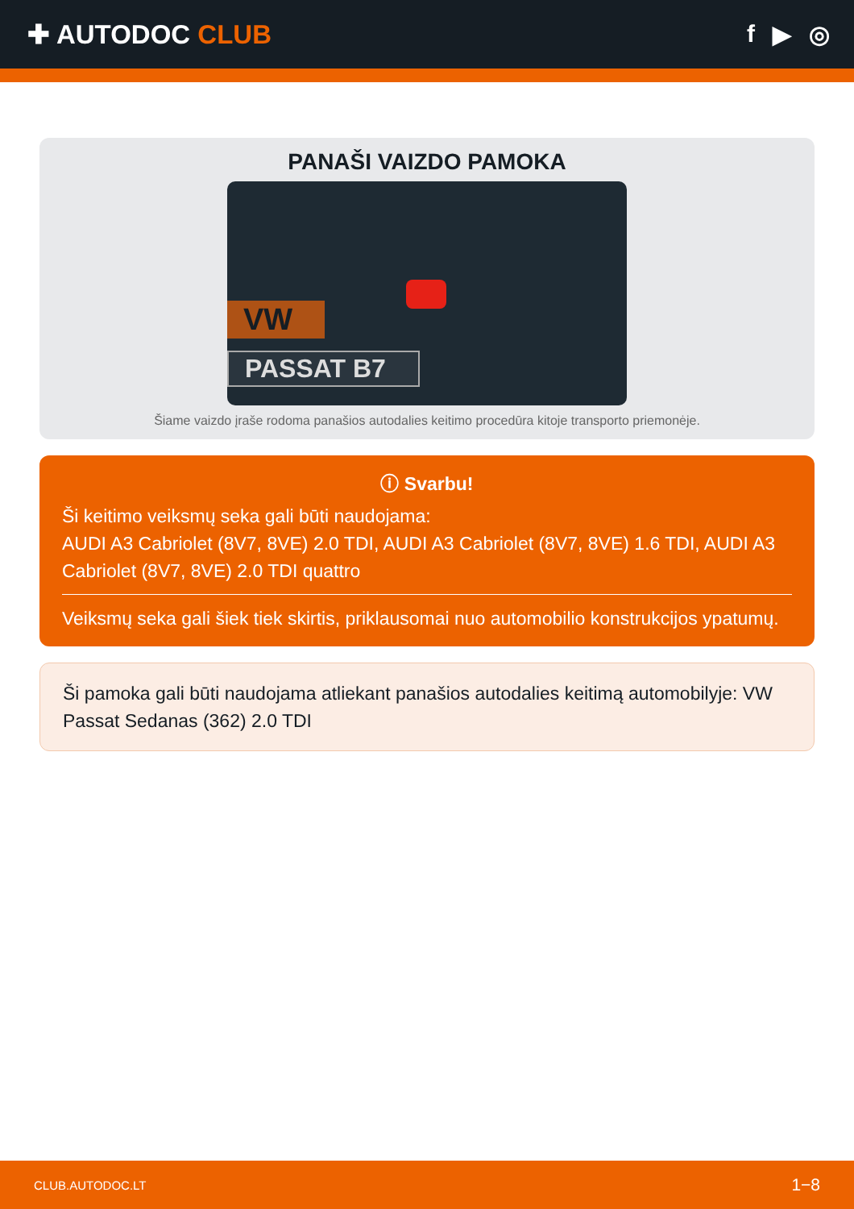✚ AUTODOC CLUB f ▶ ◎
PANAŠI VAIZDO PAMOKA
VW
PASSAT B7
Šiame vaizdo įraše rodoma panašios autodalies keitimo procedūra kitoje transporto priemonėje.
ⓘ Svarbu!
Ši keitimo veiksmų seka gali būti naudojama:
AUDI A3 Cabriolet (8V7, 8VE) 2.0 TDI, AUDI A3 Cabriolet (8V7, 8VE) 1.6 TDI, AUDI A3 Cabriolet (8V7, 8VE) 2.0 TDI quattro
Veiksmų seka gali šiek tiek skirtis, priklausomai nuo automobilio konstrukcijos ypatumų.
Ši pamoka gali būti naudojama atliekant panašios autodalies keitimą automobilyje: VW Passat Sedanas (362) 2.0 TDI
CLUB.AUTODOC.LT 1−8